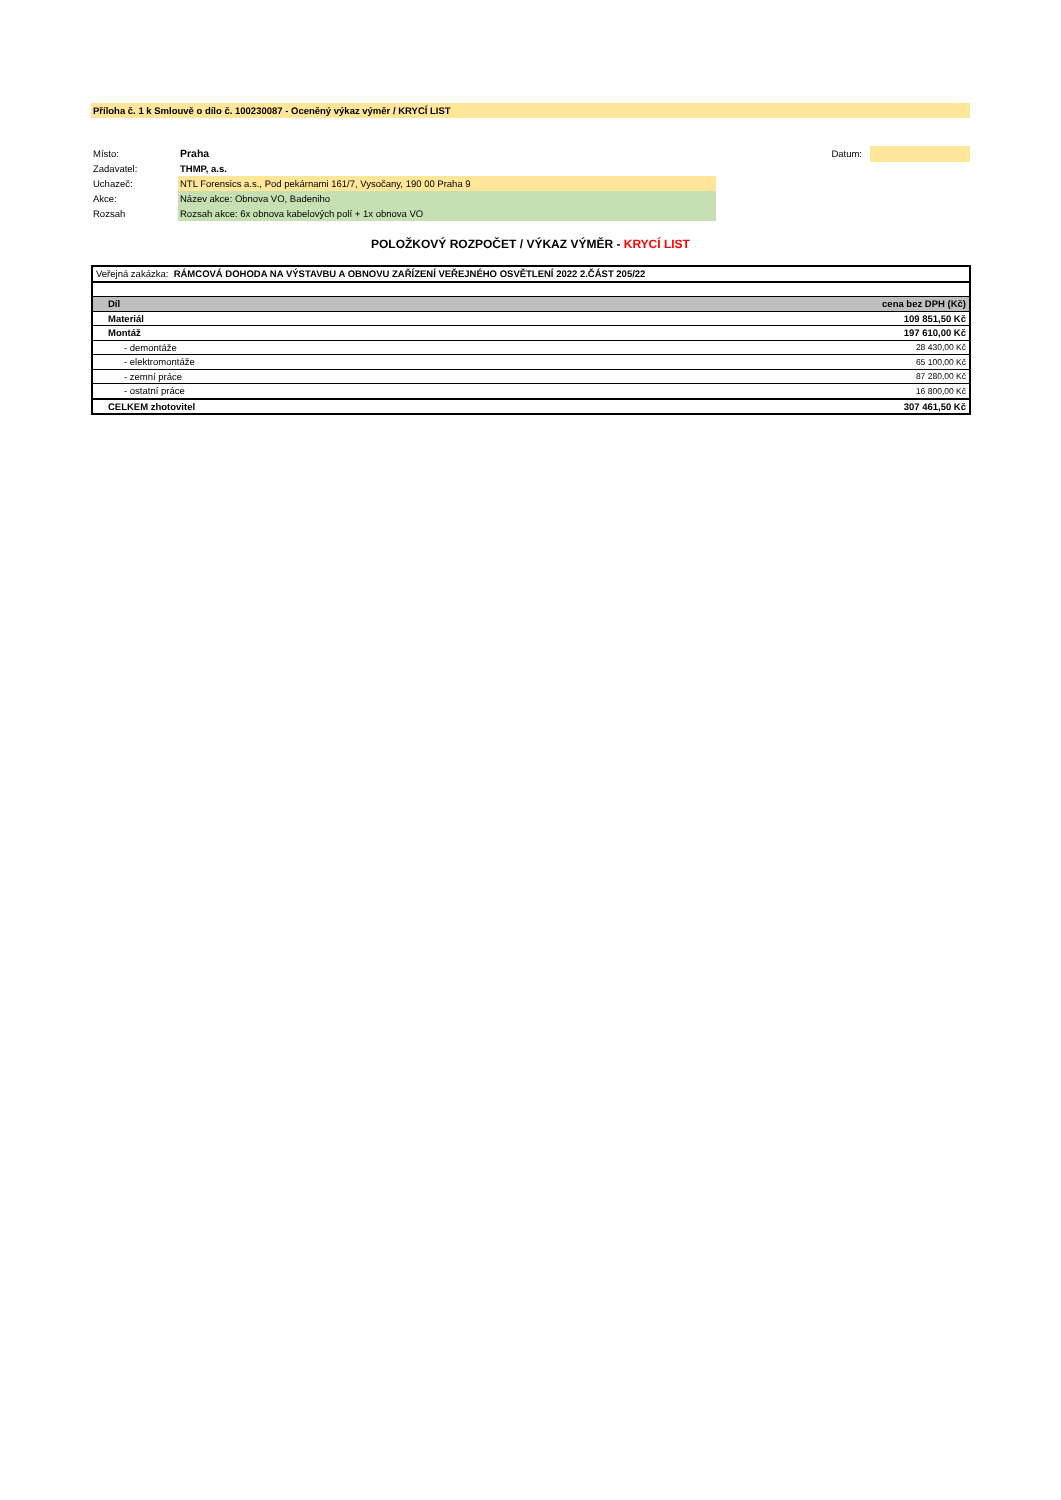Příloha č. 1 k Smlouvě o dílo č. 100230087 - Oceněný výkaz výměr / KRYCÍ LIST
Datum:
Místo: Praha
Zadavatel: THMP, a.s.
Uchazeč: NTL Forensics a.s., Pod pekárnami 161/7, Vysočany, 190 00 Praha 9
Akce: Název akce: Obnova VO, Badeniho
Rozsah Rozsah akce: 6x obnova kabelových polí + 1x obnova VO
POLOŽKOVÝ ROZPOČET / VÝKAZ VÝMĚR - KRYCÍ LIST
| Veřejná zakázka: RÁMCOVÁ DOHODA NA VÝSTAVBU A OBNOVU ZAŘÍZENÍ VEŘEJNÉHO OSVĚTLENÍ 2022 2.ČÁST 205/22 | |
| Díl | cena bez DPH (Kč) |
| Materiál | 109 851,50 Kč |
| Montáž | 197 610,00 Kč |
| - demontáže | 28 430,00 Kč |
| - elektromontáže | 65 100,00 Kč |
| - zemní práce | 87 280,00 Kč |
| - ostatní práce | 16 800,00 Kč |
| CELKEM zhotovitel | 307 461,50 Kč |